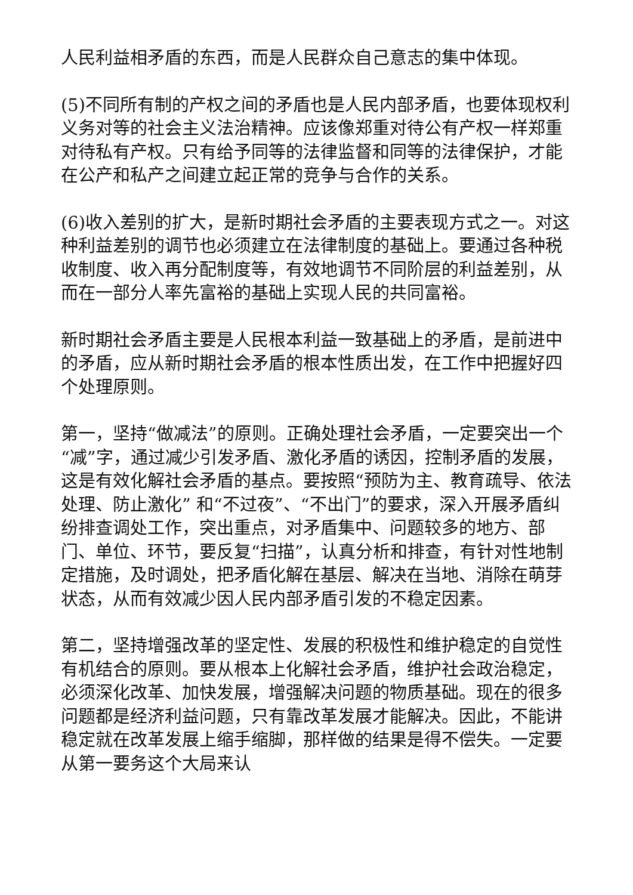人民利益相矛盾的东西，而是人民群众自己意志的集中体现。
(5)不同所有制的产权之间的矛盾也是人民内部矛盾，也要体现权利义务对等的社会主义法治精神。应该像郑重对待公有产权一样郑重对待私有产权。只有给予同等的法律监督和同等的法律保护，才能在公产和私产之间建立起正常的竞争与合作的关系。
(6)收入差别的扩大，是新时期社会矛盾的主要表现方式之一。对这种利益差别的调节也必须建立在法律制度的基础上。要通过各种税收制度、收入再分配制度等，有效地调节不同阶层的利益差别，从而在一部分人率先富裕的基础上实现人民的共同富裕。
新时期社会矛盾主要是人民根本利益一致基础上的矛盾，是前进中的矛盾，应从新时期社会矛盾的根本性质出发，在工作中把握好四个处理原则。
第一，坚持“做减法”的原则。正确处理社会矛盾，一定要突出一个“减”字，通过减少引发矛盾、激化矛盾的诱因，控制矛盾的发展，这是有效化解社会矛盾的基点。要按照“预防为主、教育疏导、依法处理、防止激化” 和“不过夜”、“不出门”的要求，深入开展矛盾纠纷排查调处工作，突出重点，对矛盾集中、问题较多的地方、部门、单位、环节，要反复“扫描”，认真分析和排查，有针对性地制定措施，及时调处，把矛盾化解在基层、解决在当地、消除在萌芽状态，从而有效减少因人民内部矛盾引发的不稳定因素。
第二，坚持增强改革的坚定性、发展的积极性和维护稳定的自觉性有机结合的原则。要从根本上化解社会矛盾，维护社会政治稳定，必须深化改革、加快发展，增强解决问题的物质基础。现在的很多问题都是经济利益问题，只有靠改革发展才能解决。因此，不能讲稳定就在改革发展上缩手缩脚，那样做的结果是得不偿失。一定要从第一要务这个大局来认